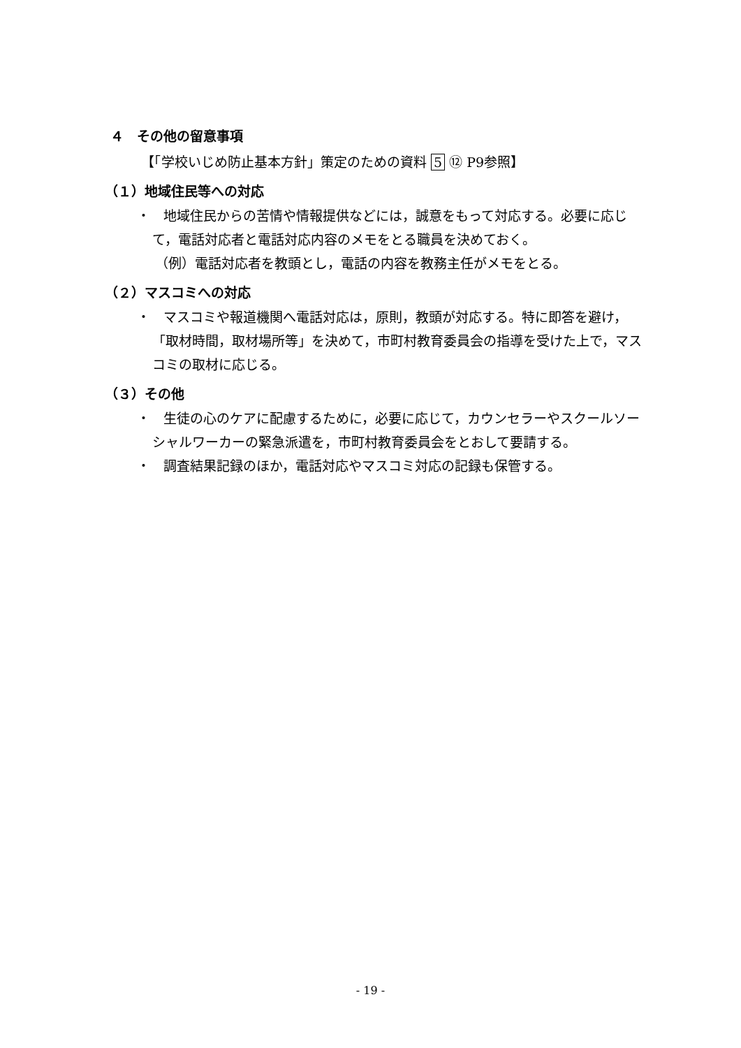４　その他の留意事項
【「学校いじめ防止基本方針」策定のための資料 5 ⑫ P9参照】
（１）地域住民等への対応
・　地域住民からの苦情や情報提供などには，誠意をもって対応する。必要に応じて，電話対応者と電話対応内容のメモをとる職員を決めておく。
（例）電話対応者を教頭とし，電話の内容を教務主任がメモをとる。
（２）マスコミへの対応
・　マスコミや報道機関へ電話対応は，原則，教頭が対応する。特に即答を避け，「取材時間，取材場所等」を決めて，市町村教育委員会の指導を受けた上で，マスコミの取材に応じる。
（３）その他
・　生徒の心のケアに配慮するために，必要に応じて，カウンセラーやスクールソーシャルワーカーの緊急派遣を，市町村教育委員会をとおして要請する。
・　調査結果記録のほか，電話対応やマスコミ対応の記録も保管する。
- 19 -